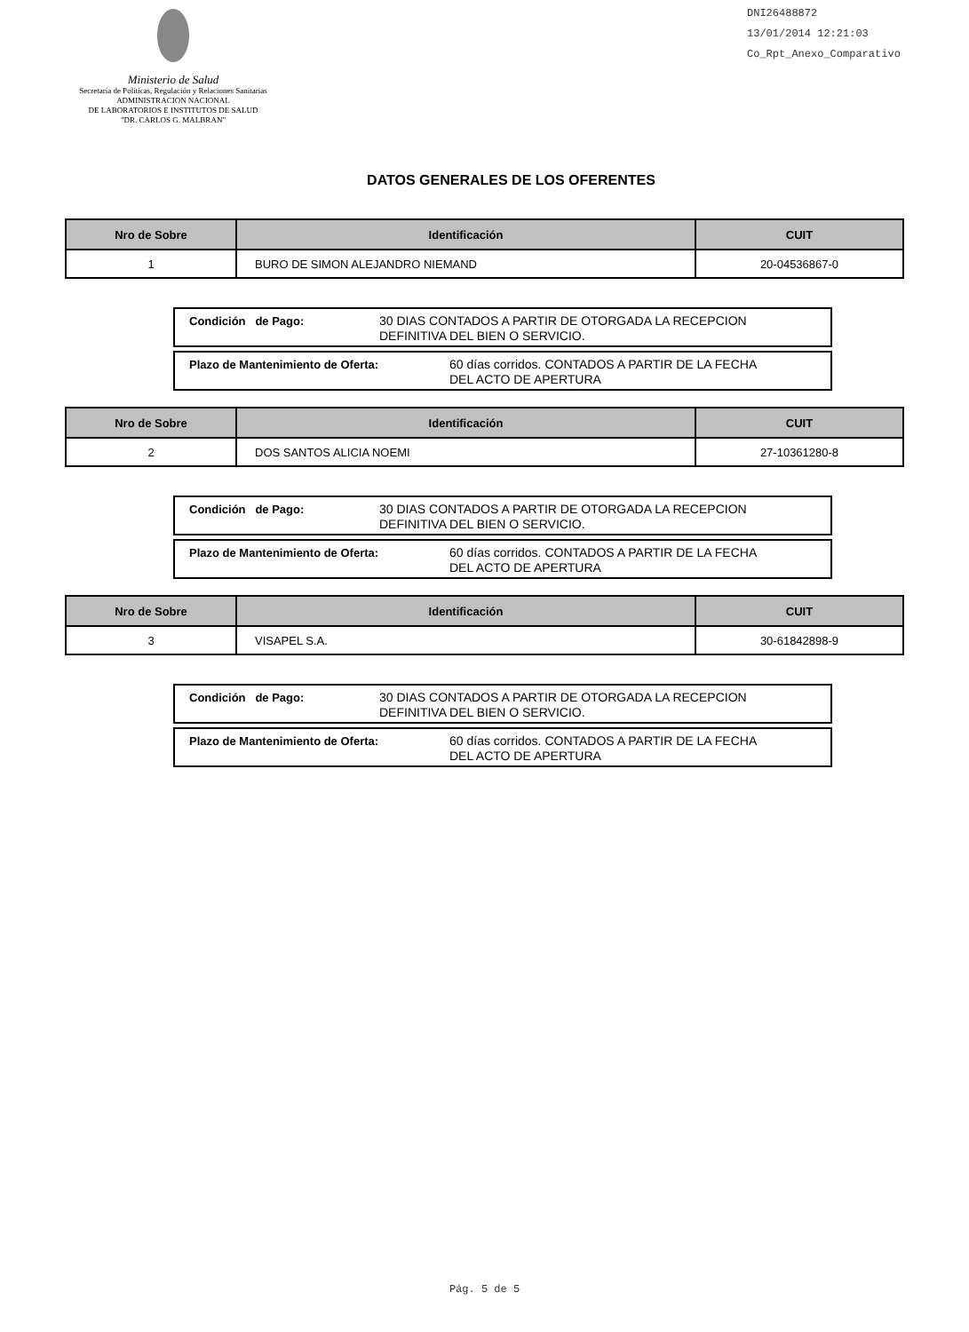Ministerio de Salud
Secretaría de Políticas, Regulación y Relaciones Sanitarias
ADMINISTRACION NACIONAL
DE LABORATORIOS E INSTITUTOS DE SALUD
"DR. CARLOS G. MALBRAN"
DNI26488872
13/01/2014 12:21:03
Co_Rpt_Anexo_Comparativo
DATOS GENERALES DE LOS OFERENTES
| Nro de Sobre | Identificación | CUIT |
| --- | --- | --- |
| 1 | BURO DE SIMON ALEJANDRO NIEMAND | 20-04536867-0 |
Condición de Pago: 30 DIAS CONTADOS A PARTIR DE OTORGADA LA RECEPCION
DEFINITIVA DEL BIEN O SERVICIO.
Plazo de Mantenimiento de Oferta: 60 días corridos. CONTADOS A PARTIR DE LA FECHA
DEL ACTO DE APERTURA
| Nro de Sobre | Identificación | CUIT |
| --- | --- | --- |
| 2 | DOS SANTOS ALICIA NOEMI | 27-10361280-8 |
Condición de Pago: 30 DIAS CONTADOS A PARTIR DE OTORGADA LA RECEPCION
DEFINITIVA DEL BIEN O SERVICIO.
Plazo de Mantenimiento de Oferta: 60 días corridos. CONTADOS A PARTIR DE LA FECHA
DEL ACTO DE APERTURA
| Nro de Sobre | Identificación | CUIT |
| --- | --- | --- |
| 3 | VISAPEL S.A. | 30-61842898-9 |
Condición de Pago: 30 DIAS CONTADOS A PARTIR DE OTORGADA LA RECEPCION
DEFINITIVA DEL BIEN O SERVICIO.
Plazo de Mantenimiento de Oferta: 60 días corridos. CONTADOS A PARTIR DE LA FECHA
DEL ACTO DE APERTURA
Pág. 5 de 5